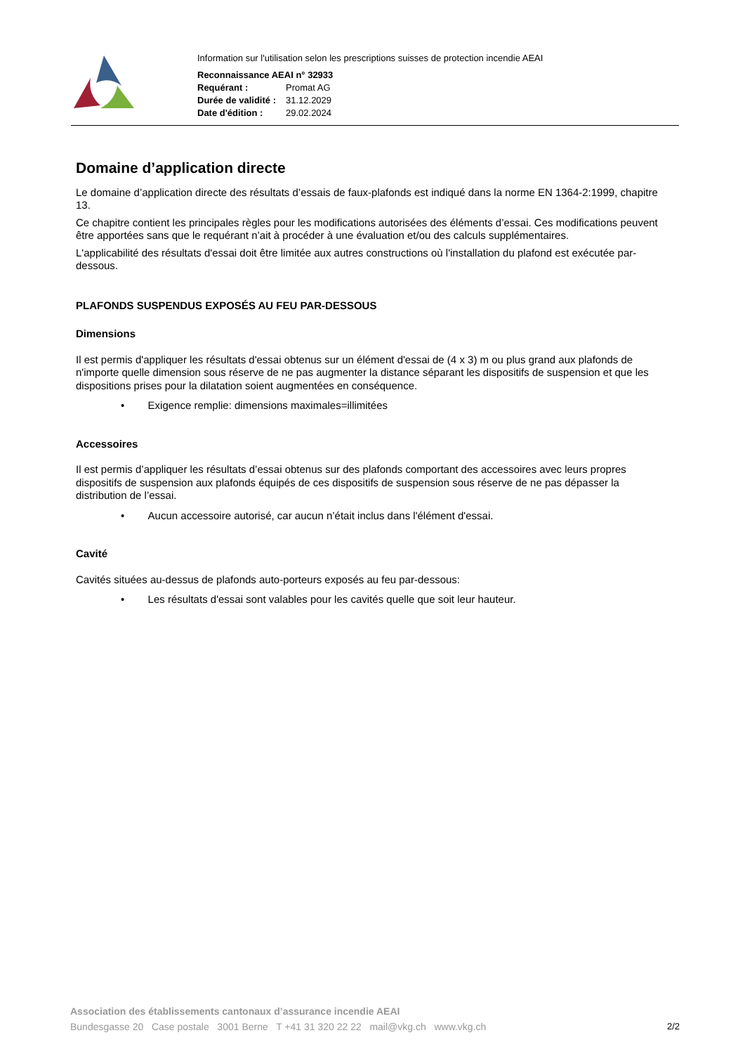Information sur l'utilisation selon les prescriptions suisses de protection incendie AEAI
Reconnaissance AEAI n° 32933
| Requérant : | Promat AG |
| Durée de validité : | 31.12.2029 |
| Date d'édition : | 29.02.2024 |
Domaine d’application directe
Le domaine d’application directe des résultats d’essais de faux-plafonds est indiqué dans la norme EN 1364-2:1999, chapitre 13.
Ce chapitre contient les principales règles pour les modifications autorisées des éléments d’essai. Ces modifications peuvent être apportées sans que le requérant n’ait à procéder à une évaluation et/ou des calculs supplémentaires.
L'applicabilité des résultats d'essai doit être limitée aux autres constructions où l'installation du plafond est exécutée par-dessous.
PLAFONDS SUSPENDUS EXPOSÉS AU FEU PAR-DESSOUS
Dimensions
Il est permis d'appliquer les résultats d'essai obtenus sur un élément d'essai de (4 x 3) m ou plus grand aux plafonds de n'importe quelle dimension sous réserve de ne pas augmenter la distance séparant les dispositifs de suspension et que les dispositions prises pour la dilatation soient augmentées en conséquence.
• Exigence remplie: dimensions maximales=illimitées
Accessoires
Il est permis d’appliquer les résultats d’essai obtenus sur des plafonds comportant des accessoires avec leurs propres dispositifs de suspension aux plafonds équipés de ces dispositifs de suspension sous réserve de ne pas dépasser la distribution de l’essai.
• Aucun accessoire autorisé, car aucun n’était inclus dans l'élément d'essai.
Cavité
Cavités situées au-dessus de plafonds auto-porteurs exposés au feu par-dessous:
• Les résultats d'essai sont valables pour les cavités quelle que soit leur hauteur.
Association des établissements cantonaux d’assurance incendie AEAI
Bundesgasse 20 Case postale 3001 Berne T +41 31 320 22 22 mail@vkg.ch www.vkg.ch
2/2